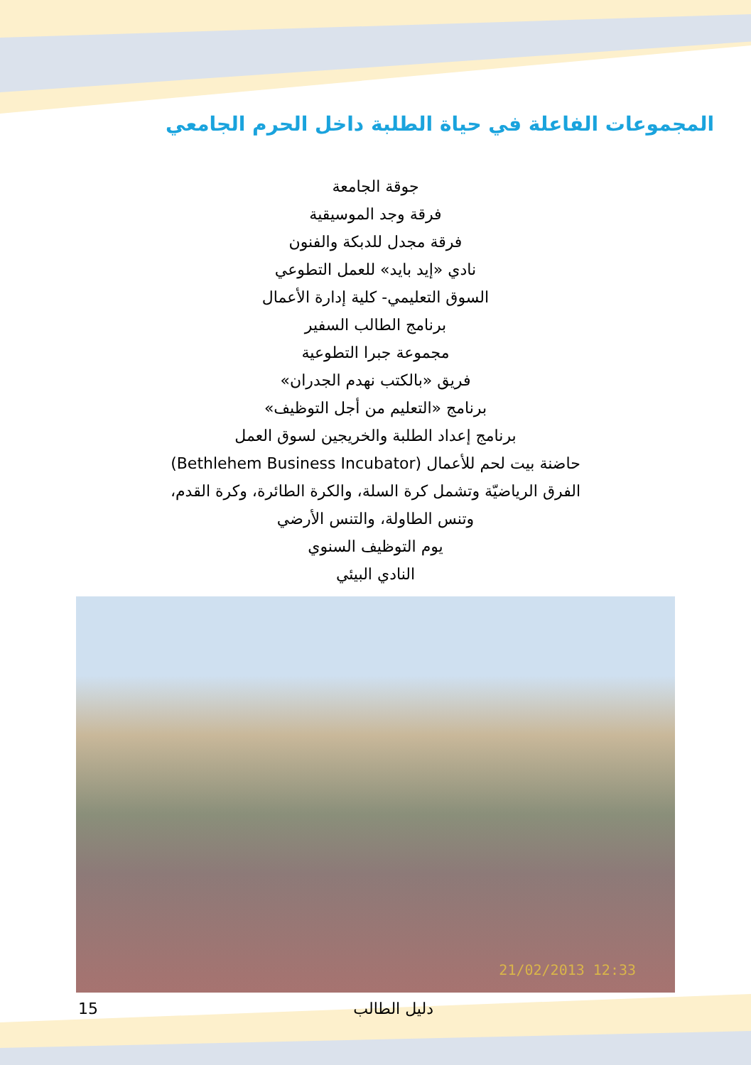المجموعات الفاعلة في حياة الطلبة داخل الحرم الجامعي
جوقة الجامعة
فرقة وجد الموسيقية
فرقة مجدل للدبكة والفنون
نادي «إيد بايد» للعمل التطوعي
السوق التعليمي- كلية إدارة الأعمال
برنامج الطالب السفير
مجموعة جبرا التطوعية
فريق «بالكتب نهدم الجدران»
برنامج «التعليم من أجل التوظيف»
برنامج إعداد الطلبة والخريجين لسوق العمل
حاضنة بيت لحم للأعمال (Bethlehem Business Incubator)
الفرق الرياضيّة وتشمل كرة السلة، والكرة الطائرة، وكرة القدم،
وتنس الطاولة، والتنس الأرضي
يوم التوظيف السنوي
النادي البيئي
21/02/2013 12:33
15 دليل الطالب